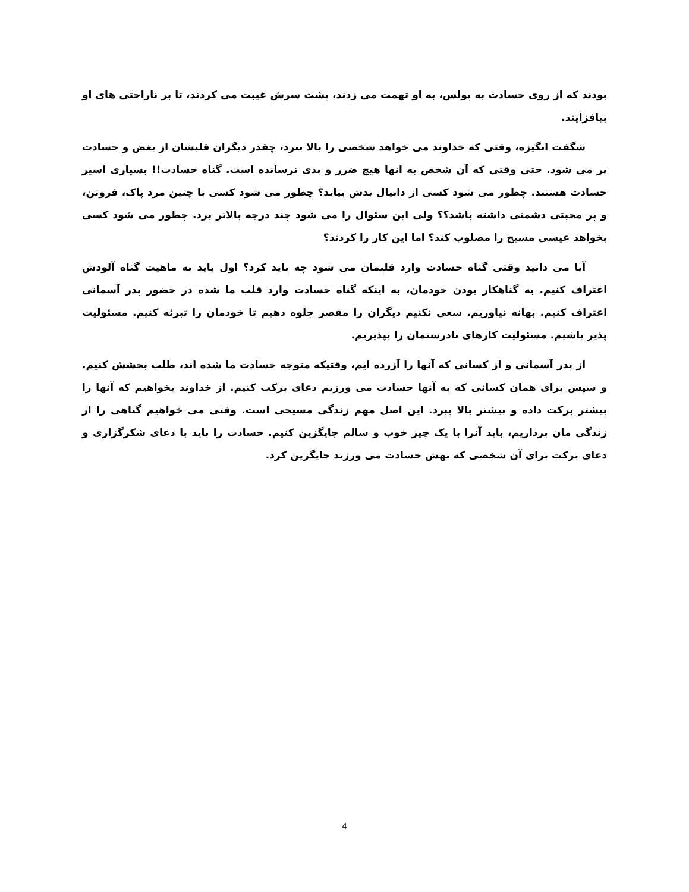بودند که از روی حسادت به پولس، به او تهمت می زدند، پشت سرش غیبت می کردند، تا بر ناراحتی های او بیافزایند.
شگفت انگیزه، وقتی که خداوند می خواهد شخصی را بالا ببرد، چقدر دیگران قلبشان از بغض و حسادت پر می شود. حتی وقتی که آن شخص به انها هیچ ضرر و بدی نرسانده است. گناه حسادت!! بسیاری اسیر حسادت هستند. چطور می شود کسی از دانیال بدش بیاید؟ چطور می شود کسی با چنین مرد پاک، فروتن، و پر محبتی دشمنی داشته باشد؟؟ ولی این سئوال را می شود چند درجه بالاتر برد. چطور می شود کسی بخواهد عیسی مسیح را مصلوب کند؟ اما این کار را کردند؟
آیا می دانید وقتی گناه حسادت وارد قلبمان می شود چه باید کرد؟ اول باید به ماهیت گناه آلودش اعتراف کنیم. به گناهکار بودن خودمان، به اینکه گناه حسادت وارد قلب ما شده در حضور پدر آسمانی اعتراف کنیم. بهانه نیاوریم. سعی نکنیم دیگران را مقصر جلوه دهیم تا خودمان را تبرئه کنیم. مسئولیت پذیر باشیم. مسئولیت کارهای نادرستمان را بپذیریم.
از پدر آسمانی و از کسانی که آنها را آزرده ایم، وقتیکه متوجه حسادت ما شده اند، طلب بخشش کنیم. و سپس برای همان کسانی که به آنها حسادت می ورزیم دعای برکت کنیم. از خداوند بخواهیم که آنها را بیشتر برکت داده و بیشتر بالا ببرد. این اصل مهم زندگی مسیحی است. وقتی می خواهیم گناهی را از زندگی مان برداریم، باید آنرا با یک چیز خوب و سالم جایگزین کنیم. حسادت را باید با دعای شکرگزاری و دعای برکت برای آن شخصی که بهش حسادت می ورزید جایگزین کرد.
4